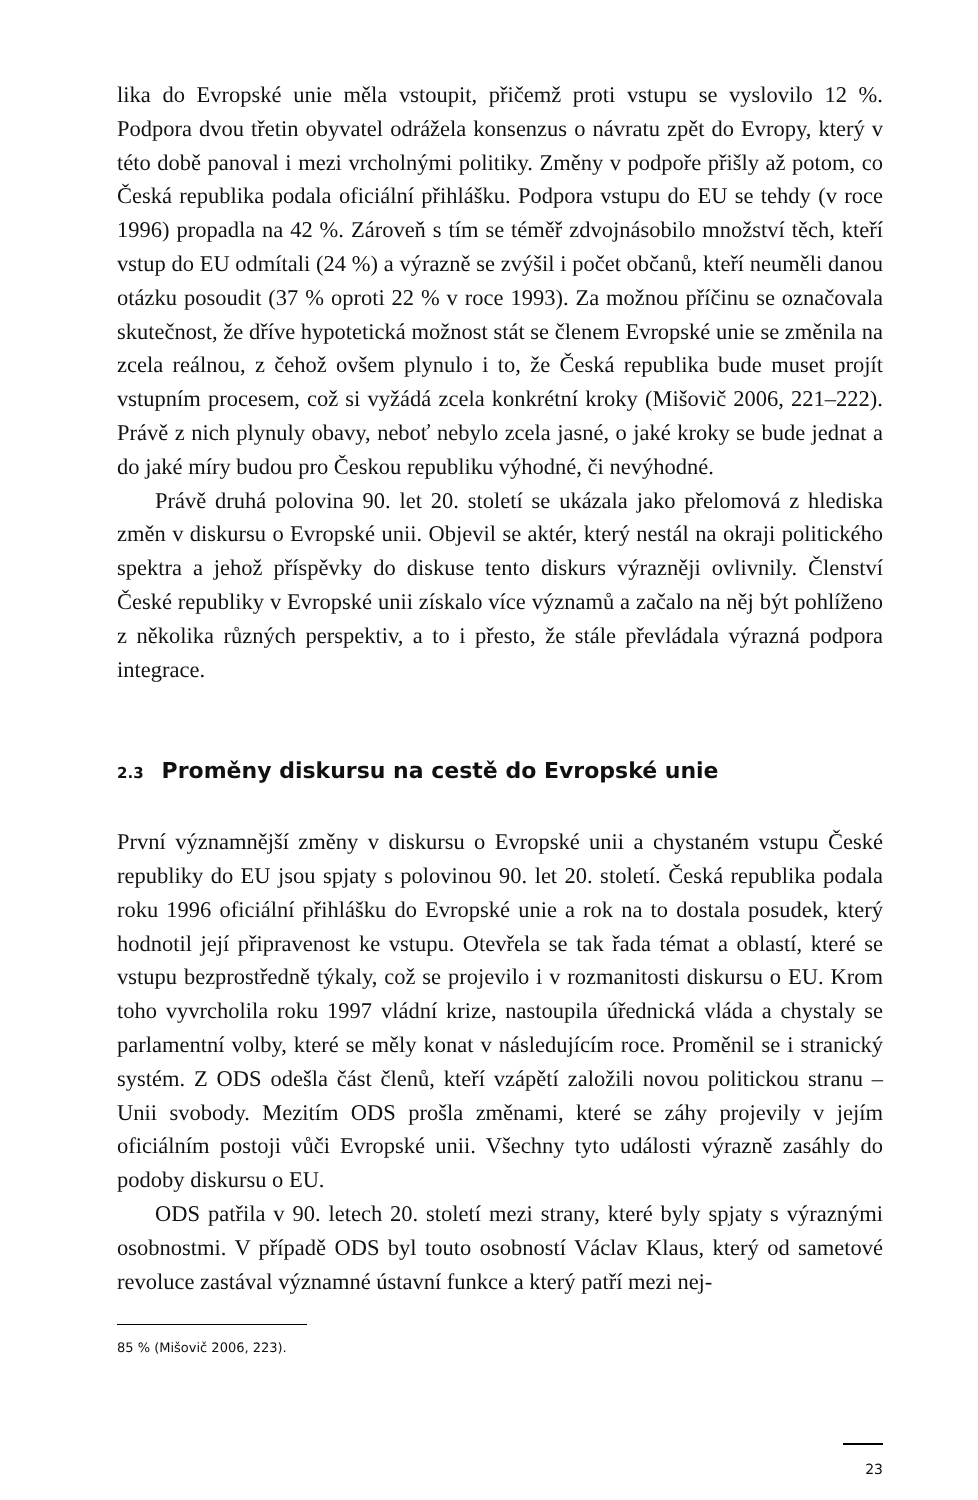lika do Evropské unie měla vstoupit, přičemž proti vstupu se vyslovilo 12 %. Podpora dvou třetin obyvatel odrážela konsenzus o návratu zpět do Evropy, který v této době panoval i mezi vrcholnými politiky. Změny v podpoře přišly až potom, co Česká republika podala oficiální přihlášku. Podpora vstupu do EU se tehdy (v roce 1996) propadla na 42 %. Zároveň s tím se téměř zdvojnásobilo množství těch, kteří vstup do EU odmítali (24 %) a výrazně se zvýšil i počet občanů, kteří neuměli danou otázku posoudit (37 % oproti 22 % v roce 1993). Za možnou příčinu se označovala skutečnost, že dříve hypotetická možnost stát se členem Evropské unie se změnila na zcela reálnou, z čehož ovšem plynulo i to, že Česká republika bude muset projít vstupním procesem, což si vyžádá zcela konkrétní kroky (Mišovič 2006, 221–222). Právě z nich plynuly obavy, neboť nebylo zcela jasné, o jaké kroky se bude jednat a do jaké míry budou pro Českou republiku výhodné, či nevýhodné.
Právě druhá polovina 90. let 20. století se ukázala jako přelomová z hlediska změn v diskursu o Evropské unii. Objevil se aktér, který nestál na okraji politického spektra a jehož příspěvky do diskuse tento diskurs výrazněji ovlivnily. Členství České republiky v Evropské unii získalo více významů a začalo na něj být pohlíženo z několika různých perspektiv, a to i přesto, že stále převládala výrazná podpora integrace.
2.3 Proměny diskursu na cestě do Evropské unie
První významnější změny v diskursu o Evropské unii a chystaném vstupu České republiky do EU jsou spjaty s polovinou 90. let 20. století. Česká republika podala roku 1996 oficiální přihlášku do Evropské unie a rok na to dostala posudek, který hodnotil její připravenost ke vstupu. Otevřela se tak řada témat a oblastí, které se vstupu bezprostředně týkaly, což se projevilo i v rozmanitosti diskursu o EU. Krom toho vyvrcholila roku 1997 vládní krize, nastoupila úřednická vláda a chystaly se parlamentní volby, které se měly konat v následujícím roce. Proměnil se i stranický systém. Z ODS odešla část členů, kteří vzápětí založili novou politickou stranu – Unii svobody. Mezitím ODS prošla změnami, které se záhy projevily v jejím oficiálním postoji vůči Evropské unii. Všechny tyto události výrazně zasáhly do podoby diskursu o EU.
ODS patřila v 90. letech 20. století mezi strany, které byly spjaty s výraznými osobnostmi. V případě ODS byl touto osobností Václav Klaus, který od sametové revoluce zastával významné ústavní funkce a který patří mezi nej-
85 % (Mišovič 2006, 223).
23